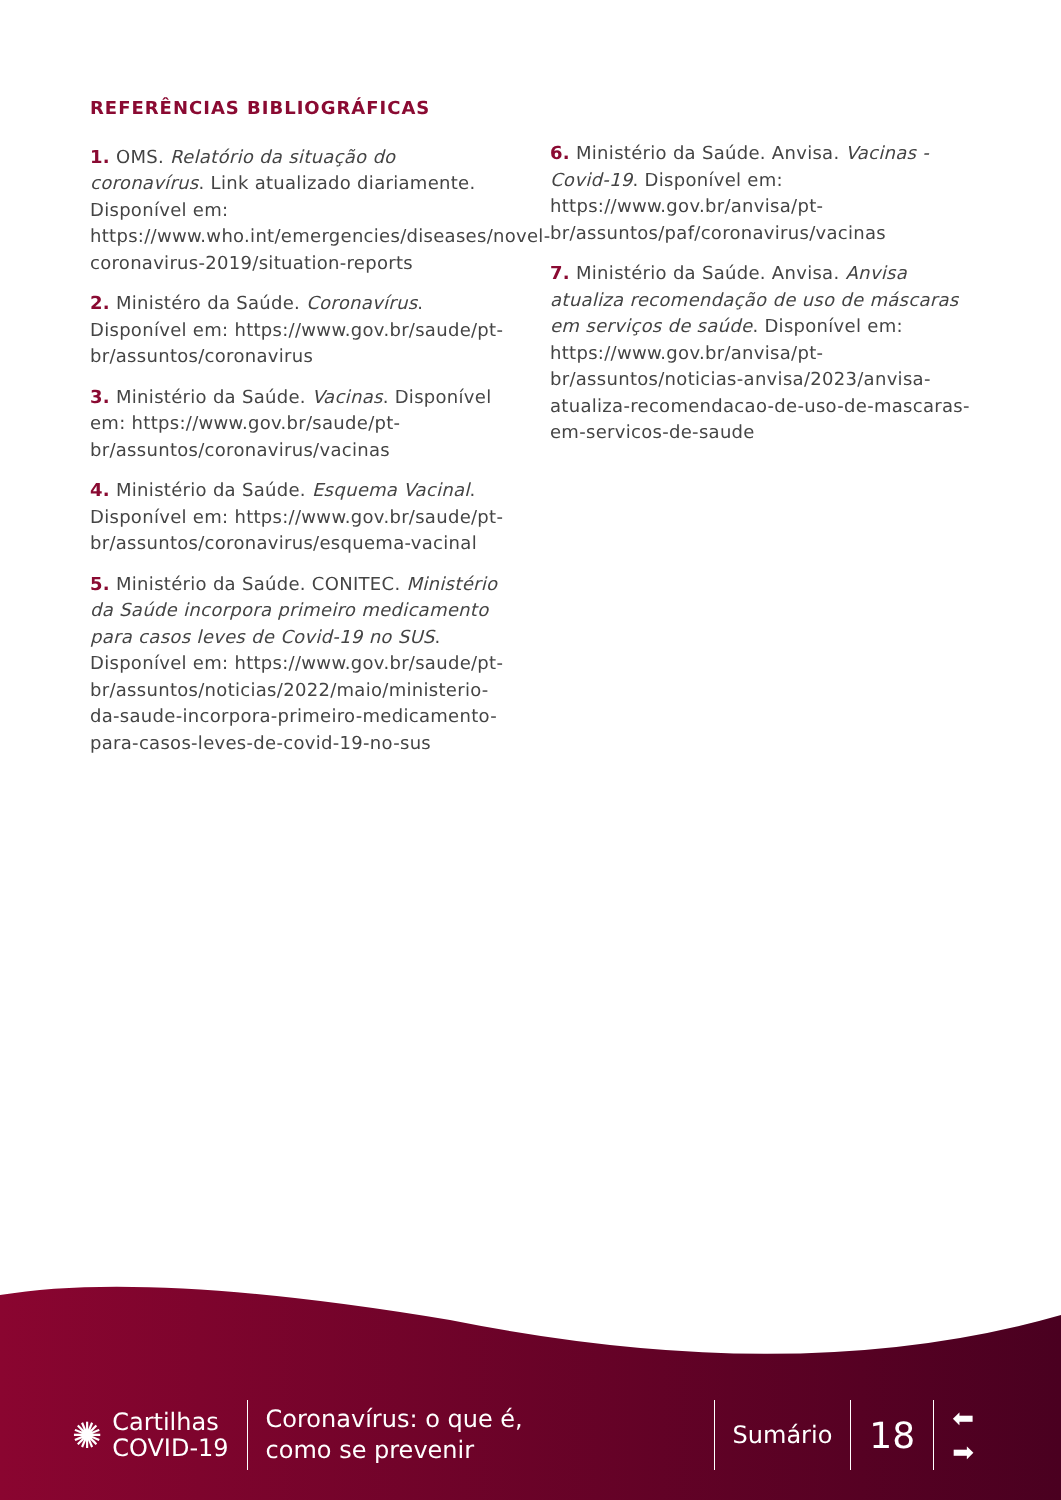REFERÊNCIAS BIBLIOGRÁFICAS
1. OMS. Relatório da situação do coronavírus. Link atualizado diariamente. Disponível em: https://www.who.int/emergencies/diseases/novel-coronavirus-2019/situation-reports
2. Ministéro da Saúde. Coronavírus. Disponível em: https://www.gov.br/saude/pt-br/assuntos/coronavirus
3. Ministério da Saúde. Vacinas. Disponível em: https://www.gov.br/saude/pt-br/assuntos/coronavirus/vacinas
4. Ministério da Saúde. Esquema Vacinal. Disponível em: https://www.gov.br/saude/pt-br/assuntos/coronavirus/esquema-vacinal
5. Ministério da Saúde. CONITEC. Ministério da Saúde incorpora primeiro medicamento para casos leves de Covid-19 no SUS. Disponível em: https://www.gov.br/saude/pt-br/assuntos/noticias/2022/maio/ministerio-da-saude-incorpora-primeiro-medicamento-para-casos-leves-de-covid-19-no-sus
6. Ministério da Saúde. Anvisa. Vacinas - Covid-19. Disponível em: https://www.gov.br/anvisa/pt-br/assuntos/paf/coronavirus/vacinas
7. Ministério da Saúde. Anvisa. Anvisa atualiza recomendação de uso de máscaras em serviços de saúde. Disponível em: https://www.gov.br/anvisa/pt-br/assuntos/noticias-anvisa/2023/anvisa-atualiza-recomendacao-de-uso-de-mascaras-em-servicos-de-saude
✺
Cartilhas
COVID-19
Coronavírus: o que é,
como se prevenir
Sumário
18
⬅
➡